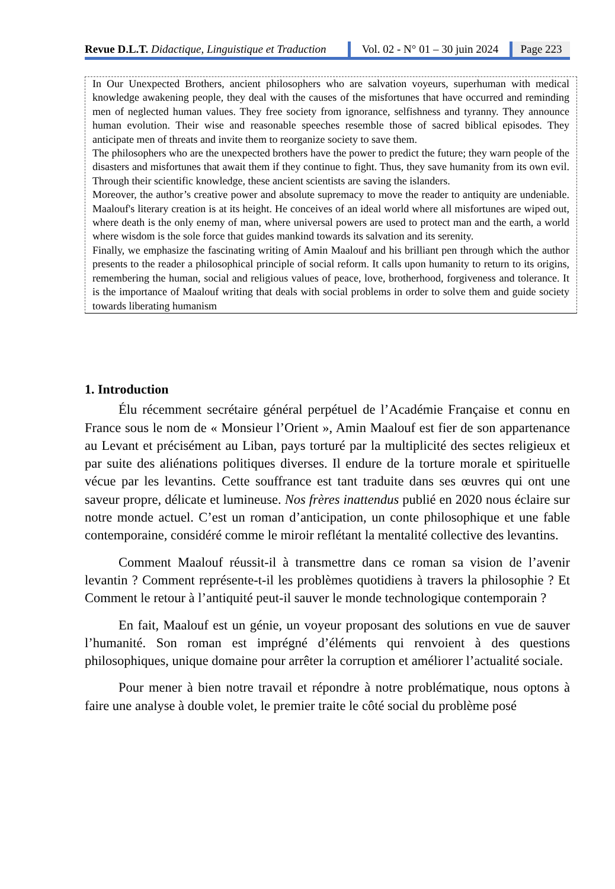Revue D.L.T. Didactique, Linguistique et Traduction
Vol. 02 - N° 01 – 30 juin 2024
Page 223
In Our Unexpected Brothers, ancient philosophers who are salvation voyeurs, superhuman with medical knowledge awakening people, they deal with the causes of the misfortunes that have occurred and reminding men of neglected human values. They free society from ignorance, selfishness and tyranny. They announce human evolution. Their wise and reasonable speeches resemble those of sacred biblical episodes. They anticipate men of threats and invite them to reorganize society to save them.
The philosophers who are the unexpected brothers have the power to predict the future; they warn people of the disasters and misfortunes that await them if they continue to fight. Thus, they save humanity from its own evil. Through their scientific knowledge, these ancient scientists are saving the islanders.
Moreover, the author’s creative power and absolute supremacy to move the reader to antiquity are undeniable. Maalouf's literary creation is at its height. He conceives of an ideal world where all misfortunes are wiped out, where death is the only enemy of man, where universal powers are used to protect man and the earth, a world where wisdom is the sole force that guides mankind towards its salvation and its serenity.
Finally, we emphasize the fascinating writing of Amin Maalouf and his brilliant pen through which the author presents to the reader a philosophical principle of social reform. It calls upon humanity to return to its origins, remembering the human, social and religious values of peace, love, brotherhood, forgiveness and tolerance. It is the importance of Maalouf writing that deals with social problems in order to solve them and guide society towards liberating humanism
1. Introduction
Élu récemment secrétaire général perpétuel de l’Académie Française et connu en France sous le nom de « Monsieur l’Orient », Amin Maalouf est fier de son appartenance au Levant et précisément au Liban, pays torturé par la multiplicité des sectes religieux et par suite des aliénations politiques diverses. Il endure de la torture morale et spirituelle vécue par les levantins. Cette souffrance est tant traduite dans ses œuvres qui ont une saveur propre, délicate et lumineuse. Nos frères inattendus publié en 2020 nous éclaire sur notre monde actuel. C’est un roman d’anticipation, un conte philosophique et une fable contemporaine, considéré comme le miroir reflétant la mentalité collective des levantins.
Comment Maalouf réussit-il à transmettre dans ce roman sa vision de l’avenir levantin ? Comment représente-t-il les problèmes quotidiens à travers la philosophie ? Et Comment le retour à l’antiquité peut-il sauver le monde technologique contemporain ?
En fait, Maalouf est un génie, un voyeur proposant des solutions en vue de sauver l’humanité. Son roman est imprégné d’éléments qui renvoient à des questions philosophiques, unique domaine pour arrêter la corruption et améliorer l’actualité sociale.
Pour mener à bien notre travail et répondre à notre problématique, nous optons à faire une analyse à double volet, le premier traite le côté social du problème posé